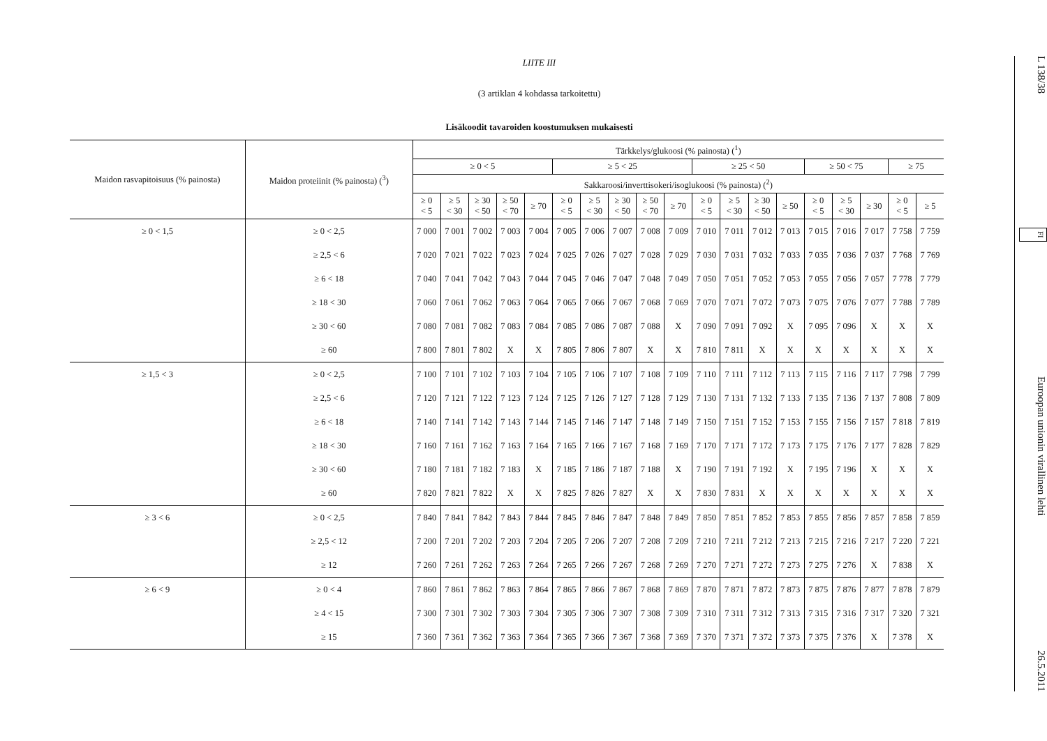LIITE III
(3 artiklan 4 kohdassa tarkoitettu)
Lisäkoodit tavaroiden koostumuksen mukaisesti
| Maidon rasvapitoisuus (% painosta) | Maidon proteiinit (% painosta) (<sup>3</sup>) | Tärkkelys/glukoosi (% painosta) (<sup>1</sup>) | | | | | | | | | | | | | | | | | | |
| --- | --- | --- | --- | --- | --- | --- | --- | --- | --- | --- | --- | --- | --- | --- | --- | --- | --- | --- | --- | --- |
| | | ≥ 0 < 5 | | | | | ≥ 5 < 25 | | | | | ≥ 25 < 50 | | | | ≥ 50 < 75 | | | ≥ 75 | |
| | | Sakkaroosi/inverttisokeri/isoglukoosi (% painosta) (<sup>2</sup>) | | | | | | | | | | | | | | | | | | |
| | | ≥ 0 < 5 | ≥ 5 < 30 | ≥ 30 < 50 | ≥ 50 < 70 | ≥ 70 | ≥ 0 < 5 | ≥ 5 < 30 | ≥ 30 < 50 | ≥ 50 < 70 | ≥ 70 | ≥ 0 < 5 | ≥ 5 < 30 | ≥ 30 < 50 | ≥ 50 | ≥ 0 < 5 | ≥ 5 < 30 | ≥ 30 | ≥ 0 < 5 | ≥ 5 |
| ≥ 0 < 1,5 | ≥ 0 < 2,5 | 7 000 | 7 001 | 7 002 | 7 003 | 7 004 | 7 005 | 7 006 | 7 007 | 7 008 | 7 009 | 7 010 | 7 011 | 7 012 | 7 013 | 7 015 | 7 016 | 7 017 | 7 758 | 7 759 |
| | ≥ 2,5 < 6 | 7 020 | 7 021 | 7 022 | 7 023 | 7 024 | 7 025 | 7 026 | 7 027 | 7 028 | 7 029 | 7 030 | 7 031 | 7 032 | 7 033 | 7 035 | 7 036 | 7 037 | 7 768 | 7 769 |
| | ≥ 6 < 18 | 7 040 | 7 041 | 7 042 | 7 043 | 7 044 | 7 045 | 7 046 | 7 047 | 7 048 | 7 049 | 7 050 | 7 051 | 7 052 | 7 053 | 7 055 | 7 056 | 7 057 | 7 778 | 7 779 |
| | ≥ 18 < 30 | 7 060 | 7 061 | 7 062 | 7 063 | 7 064 | 7 065 | 7 066 | 7 067 | 7 068 | 7 069 | 7 070 | 7 071 | 7 072 | 7 073 | 7 075 | 7 076 | 7 077 | 7 788 | 7 789 |
| | ≥ 30 < 60 | 7 080 | 7 081 | 7 082 | 7 083 | 7 084 | 7 085 | 7 086 | 7 087 | 7 088 | X | 7 090 | 7 091 | 7 092 | X | 7 095 | 7 096 | X | X | X |
| | ≥ 60 | 7 800 | 7 801 | 7 802 | X | X | 7 805 | 7 806 | 7 807 | X | X | 7 810 | 7 811 | X | X | X | X | X | X | X |
| ≥ 1,5 < 3 | ≥ 0 < 2,5 | 7 100 | 7 101 | 7 102 | 7 103 | 7 104 | 7 105 | 7 106 | 7 107 | 7 108 | 7 109 | 7 110 | 7 111 | 7 112 | 7 113 | 7 115 | 7 116 | 7 117 | 7 798 | 7 799 |
| | ≥ 2,5 < 6 | 7 120 | 7 121 | 7 122 | 7 123 | 7 124 | 7 125 | 7 126 | 7 127 | 7 128 | 7 129 | 7 130 | 7 131 | 7 132 | 7 133 | 7 135 | 7 136 | 7 137 | 7 808 | 7 809 |
| | ≥ 6 < 18 | 7 140 | 7 141 | 7 142 | 7 143 | 7 144 | 7 145 | 7 146 | 7 147 | 7 148 | 7 149 | 7 150 | 7 151 | 7 152 | 7 153 | 7 155 | 7 156 | 7 157 | 7 818 | 7 819 |
| | ≥ 18 < 30 | 7 160 | 7 161 | 7 162 | 7 163 | 7 164 | 7 165 | 7 166 | 7 167 | 7 168 | 7 169 | 7 170 | 7 171 | 7 172 | 7 173 | 7 175 | 7 176 | 7 177 | 7 828 | 7 829 |
| | ≥ 30 < 60 | 7 180 | 7 181 | 7 182 | 7 183 | X | 7 185 | 7 186 | 7 187 | 7 188 | X | 7 190 | 7 191 | 7 192 | X | 7 195 | 7 196 | X | X | X |
| | ≥ 60 | 7 820 | 7 821 | 7 822 | X | X | 7 825 | 7 826 | 7 827 | X | X | 7 830 | 7 831 | X | X | X | X | X | X | X |
| ≥ 3 < 6 | ≥ 0 < 2,5 | 7 840 | 7 841 | 7 842 | 7 843 | 7 844 | 7 845 | 7 846 | 7 847 | 7 848 | 7 849 | 7 850 | 7 851 | 7 852 | 7 853 | 7 855 | 7 856 | 7 857 | 7 858 | 7 859 |
| | ≥ 2,5 < 12 | 7 200 | 7 201 | 7 202 | 7 203 | 7 204 | 7 205 | 7 206 | 7 207 | 7 208 | 7 209 | 7 210 | 7 211 | 7 212 | 7 213 | 7 215 | 7 216 | 7 217 | 7 220 | 7 221 |
| | ≥ 12 | 7 260 | 7 261 | 7 262 | 7 263 | 7 264 | 7 265 | 7 266 | 7 267 | 7 268 | 7 269 | 7 270 | 7 271 | 7 272 | 7 273 | 7 275 | 7 276 | X | 7 838 | X |
| ≥ 6 < 9 | ≥ 0 < 4 | 7 860 | 7 861 | 7 862 | 7 863 | 7 864 | 7 865 | 7 866 | 7 867 | 7 868 | 7 869 | 7 870 | 7 871 | 7 872 | 7 873 | 7 875 | 7 876 | 7 877 | 7 878 | 7 879 |
| | ≥ 4 < 15 | 7 300 | 7 301 | 7 302 | 7 303 | 7 304 | 7 305 | 7 306 | 7 307 | 7 308 | 7 309 | 7 310 | 7 311 | 7 312 | 7 313 | 7 315 | 7 316 | 7 317 | 7 320 | 7 321 |
| | ≥ 15 | 7 360 | 7 361 | 7 362 | 7 363 | 7 364 | 7 365 | 7 366 | 7 367 | 7 368 | 7 369 | 7 370 | 7 371 | 7 372 | 7 373 | 7 375 | 7 376 | X | 7 378 | X |
L 138/38 FI Euroopan unionin virallinen lehti 26.5.2011